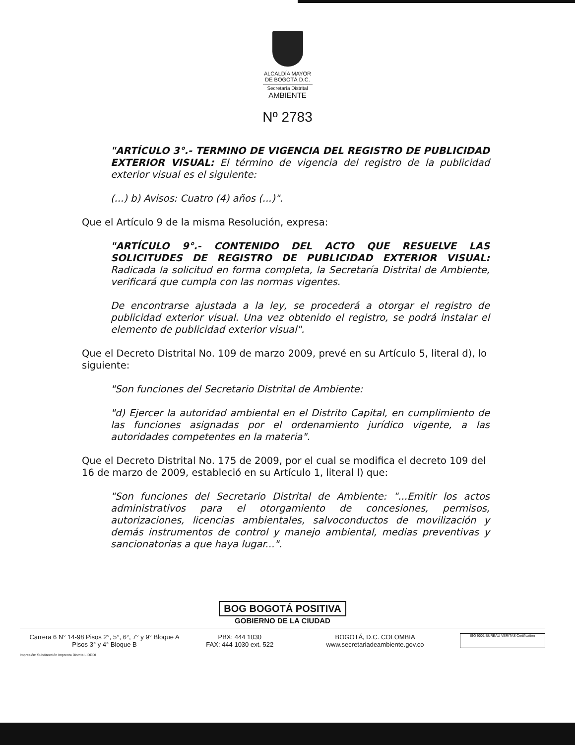ALCALDÍA MAYOR
DE BOGOTÁ D.C.
Secretaría Distrital
AMBIENTE
Nº 2783
"ARTÍCULO 3°.- TERMINO DE VIGENCIA DEL REGISTRO DE PUBLICIDAD EXTERIOR VISUAL: El término de vigencia del registro de la publicidad exterior visual es el siguiente:
(...) b) Avisos: Cuatro (4) años (...)".
Que el Artículo 9 de la misma Resolución, expresa:
"ARTÍCULO 9°.- CONTENIDO DEL ACTO QUE RESUELVE LAS SOLICITUDES DE REGISTRO DE PUBLICIDAD EXTERIOR VISUAL: Radicada la solicitud en forma completa, la Secretaría Distrital de Ambiente, verificará que cumpla con las normas vigentes.
De encontrarse ajustada a la ley, se procederá a otorgar el registro de publicidad exterior visual. Una vez obtenido el registro, se podrá instalar el elemento de publicidad exterior visual".
Que el Decreto Distrital No. 109 de marzo 2009, prevé en su Artículo 5, literal d), lo siguiente:
"Son funciones del Secretario Distrital de Ambiente:
"d) Ejercer la autoridad ambiental en el Distrito Capital, en cumplimiento de las funciones asignadas por el ordenamiento jurídico vigente, a las autoridades competentes en la materia".
Que el Decreto Distrital No. 175 de 2009, por el cual se modifica el decreto 109 del 16 de marzo de 2009, estableció en su Artículo 1, literal l) que:
"Son funciones del Secretario Distrital de Ambiente: "...Emitir los actos administrativos para el otorgamiento de concesiones, permisos, autorizaciones, licencias ambientales, salvoconductos de movilización y demás instrumentos de control y manejo ambiental, medias preventivas y sancionatorias a que haya lugar...".
BOG BOGOTÁ POSITIVA
GOBIERNO DE LA CIUDAD
Carrera 6 N° 14-98 Pisos 2°, 5°, 6°, 7° y 9° Bloque A
Pisos 3° y 4° Bloque B
PBX: 444 1030
FAX: 444 1030 ext. 522
BOGOTÁ, D.C. COLOMBIA
www.secretariadeambiente.gov.co
ISO 9001 BUREAU VERITAS Certification
Impresión: Subdirección Imprenta Distrital - DDDI